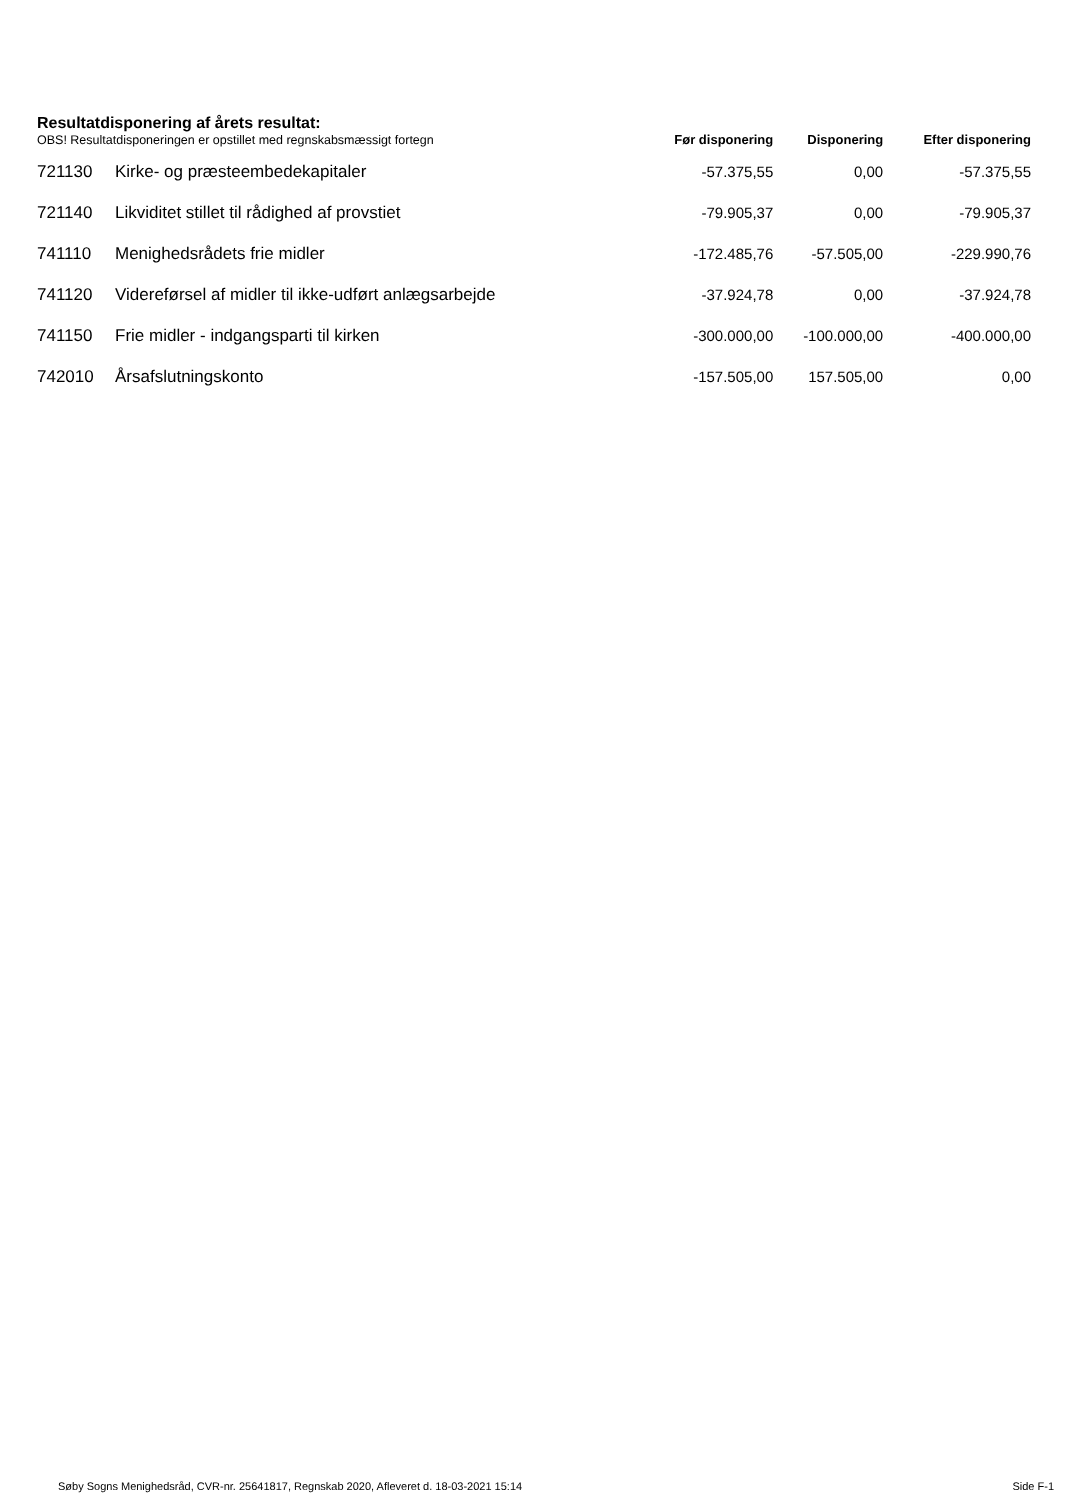Resultatdisponering af årets resultat:
| OBS! Resultatdisponeringen er opstillet med regnskabsmæssigt fortegn | | Før disponering | Disponering | Efter disponering |
| --- | --- | --- | --- | --- |
| 721130 | Kirke- og præsteembedekapitaler | -57.375,55 | 0,00 | -57.375,55 |
| 721140 | Likviditet stillet til rådighed af provstiet | -79.905,37 | 0,00 | -79.905,37 |
| 741110 | Menighedsrådets frie midler | -172.485,76 | -57.505,00 | -229.990,76 |
| 741120 | Videreførsel af midler til ikke-udført anlægsarbejde | -37.924,78 | 0,00 | -37.924,78 |
| 741150 | Frie midler - indgangsparti til kirken | -300.000,00 | -100.000,00 | -400.000,00 |
| 742010 | Årsafslutningskonto | -157.505,00 | 157.505,00 | 0,00 |
Søby Sogns Menighedsråd, CVR-nr. 25641817, Regnskab 2020, Afleveret d. 18-03-2021 15:14 Side F-1